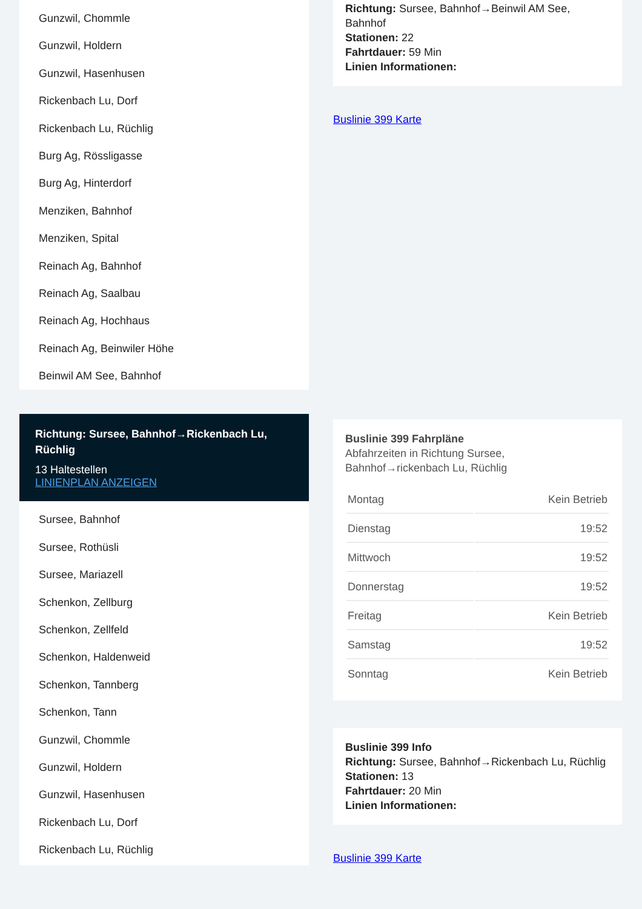Gunzwil, Chommle
Gunzwil, Holdern
Gunzwil, Hasenhusen
Rickenbach Lu, Dorf
Rickenbach Lu, Rüchlig
Burg Ag, Rössligasse
Burg Ag, Hinterdorf
Menziken, Bahnhof
Menziken, Spital
Reinach Ag, Bahnhof
Reinach Ag, Saalbau
Reinach Ag, Hochhaus
Reinach Ag, Beinwiler Höhe
Beinwil AM See, Bahnhof
Richtung: Sursee, Bahnhof→Rickenbach Lu, Rüchlig
13 Haltestellen
LINIENPLAN ANZEIGEN
Sursee, Bahnhof
Sursee, Rothüsli
Sursee, Mariazell
Schenkon, Zellburg
Schenkon, Zellfeld
Schenkon, Haldenweid
Schenkon, Tannberg
Schenkon, Tann
Gunzwil, Chommle
Gunzwil, Holdern
Gunzwil, Hasenhusen
Rickenbach Lu, Dorf
Rickenbach Lu, Rüchlig
Richtung: Sursee, Bahnhof→Beinwil AM See, Bahnhof
Stationen: 22
Fahrtdauer: 59 Min
Linien Informationen:
Buslinie 399 Karte
Buslinie 399 Fahrpläne
Abfahrzeiten in Richtung Sursee, Bahnhof→rickenbach Lu, Rüchlig
| Montag | Kein Betrieb |
| Dienstag | 19:52 |
| Mittwoch | 19:52 |
| Donnerstag | 19:52 |
| Freitag | Kein Betrieb |
| Samstag | 19:52 |
| Sonntag | Kein Betrieb |
Buslinie 399 Info
Richtung: Sursee, Bahnhof→Rickenbach Lu, Rüchlig
Stationen: 13
Fahrtdauer: 20 Min
Linien Informationen:
Buslinie 399 Karte